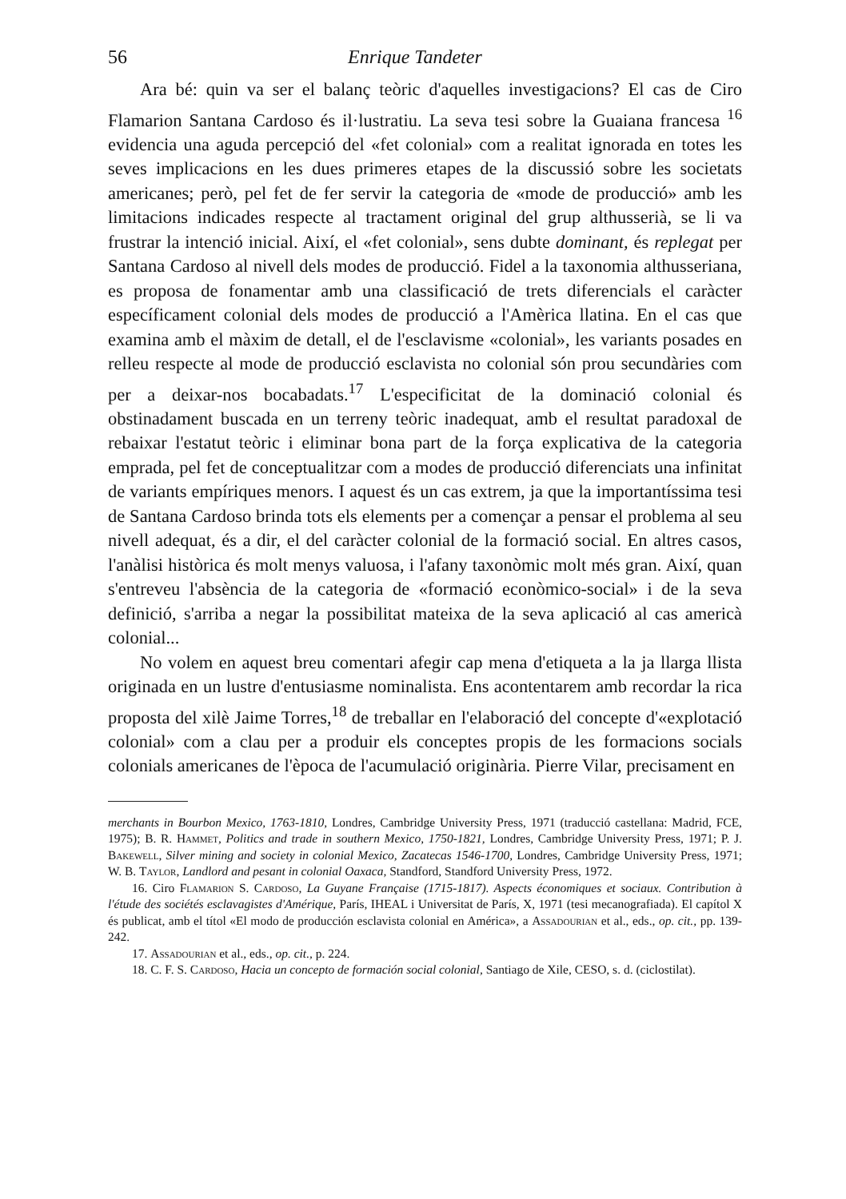56 Enrique Tandeter
Ara bé: quin va ser el balanç teòric d'aquelles investigacions? El cas de Ciro Flamarion Santana Cardoso és il·lustratiu. La seva tesi sobre la Guaiana francesa <sup>16</sup> evidencia una aguda percepció del «fet colonial» com a realitat ignorada en totes les seves implicacions en les dues primeres etapes de la discussió sobre les societats americanes; però, pel fet de fer servir la categoria de «mode de producció» amb les limitacions indicades respecte al tractament original del grup althusserià, se li va frustrar la intenció inicial. Així, el «fet colonial», sens dubte dominant, és replegat per Santana Cardoso al nivell dels modes de producció. Fidel a la taxonomia althusseriana, es proposa de fonamentar amb una classificació de trets diferencials el caràcter específicament colonial dels modes de producció a l'Amèrica llatina. En el cas que examina amb el màxim de detall, el de l'esclavisme «colonial», les variants posades en relleu respecte al mode de producció esclavista no colonial són prou secundàries com per a deixar-nos bocabadats.<sup>17</sup> L'especificitat de la dominació colonial és obstinadament buscada en un terreny teòric inadequat, amb el resultat paradoxal de rebaixar l'estatut teòric i eliminar bona part de la força explicativa de la categoria emprada, pel fet de conceptualitzar com a modes de producció diferenciats una infinitat de variants empíriques menors. I aquest és un cas extrem, ja que la importantíssima tesi de Santana Cardoso brinda tots els elements per a començar a pensar el problema al seu nivell adequat, és a dir, el del caràcter colonial de la formació social. En altres casos, l'anàlisi històrica és molt menys valuosa, i l'afany taxonòmic molt més gran. Així, quan s'entreveu l'absència de la categoria de «formació econòmico-social» i de la seva definició, s'arriba a negar la possibilitat mateixa de la seva aplicació al cas americà colonial...
No volem en aquest breu comentari afegir cap mena d'etiqueta a la ja llarga llista originada en un lustre d'entusiasme nominalista. Ens acontentarem amb recordar la rica proposta del xilè Jaime Torres,<sup>18</sup> de treballar en l'elaboració del concepte d'«explotació colonial» com a clau per a produir els conceptes propis de les formacions socials colonials americanes de l'època de l'acumulació originària. Pierre Vilar, precisament en
merchants in Bourbon Mexico, 1763-1810, Londres, Cambridge University Press, 1971 (traducció castellana: Madrid, FCE, 1975); B. R. Hammet, Politics and trade in southern Mexico, 1750-1821, Londres, Cambridge University Press, 1971; P. J. Bakewell, Silver mining and society in colonial Mexico, Zacatecas 1546-1700, Londres, Cambridge University Press, 1971; W. B. Taylor, Landlord and pesant in colonial Oaxaca, Standford, Standford University Press, 1972.
16. Ciro Flamarion S. Cardoso, La Guyane Française (1715-1817). Aspects économiques et sociaux. Contribution à l'étude des sociétés esclavagistes d'Amérique, París, IHEAL i Universitat de París, X, 1971 (tesi mecanografiada). El capítol X és publicat, amb el títol «El modo de producción esclavista colonial en América», a Assadourian et al., eds., op. cit., pp. 139-242.
17. Assadourian et al., eds., op. cit., p. 224.
18. C. F. S. Cardoso, Hacia un concepto de formación social colonial, Santiago de Xile, CESO, s. d. (ciclostilat).